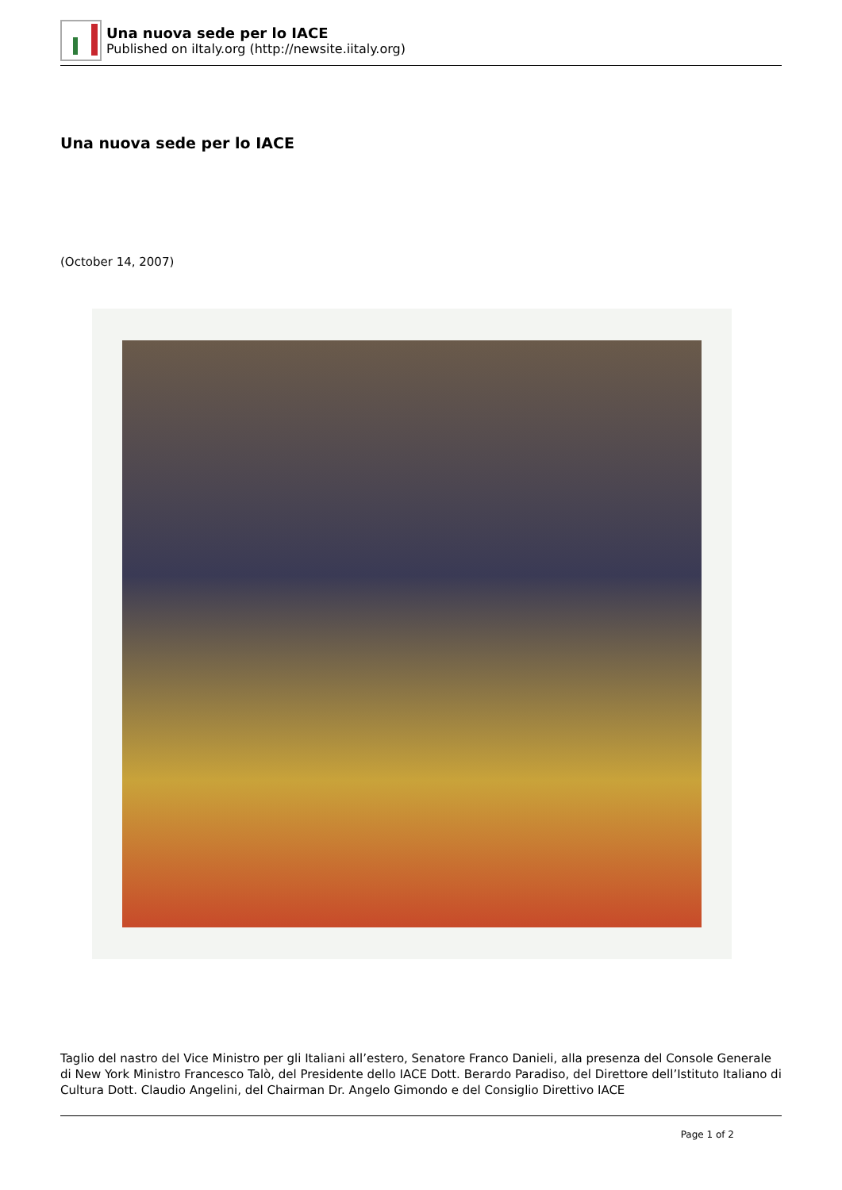Una nuova sede per lo IACE
Published on iItaly.org (http://newsite.iitaly.org)
Una nuova sede per lo IACE
(October 14, 2007)
Taglio del nastro del Vice Ministro per gli Italiani all’estero, Senatore Franco Danieli, alla presenza del Console Generale di New York Ministro Francesco Talò, del Presidente dello IACE Dott. Berardo Paradiso, del Direttore dell’Istituto Italiano di Cultura Dott. Claudio Angelini, del Chairman Dr. Angelo Gimondo e del Consiglio Direttivo IACE
Page 1 of 2